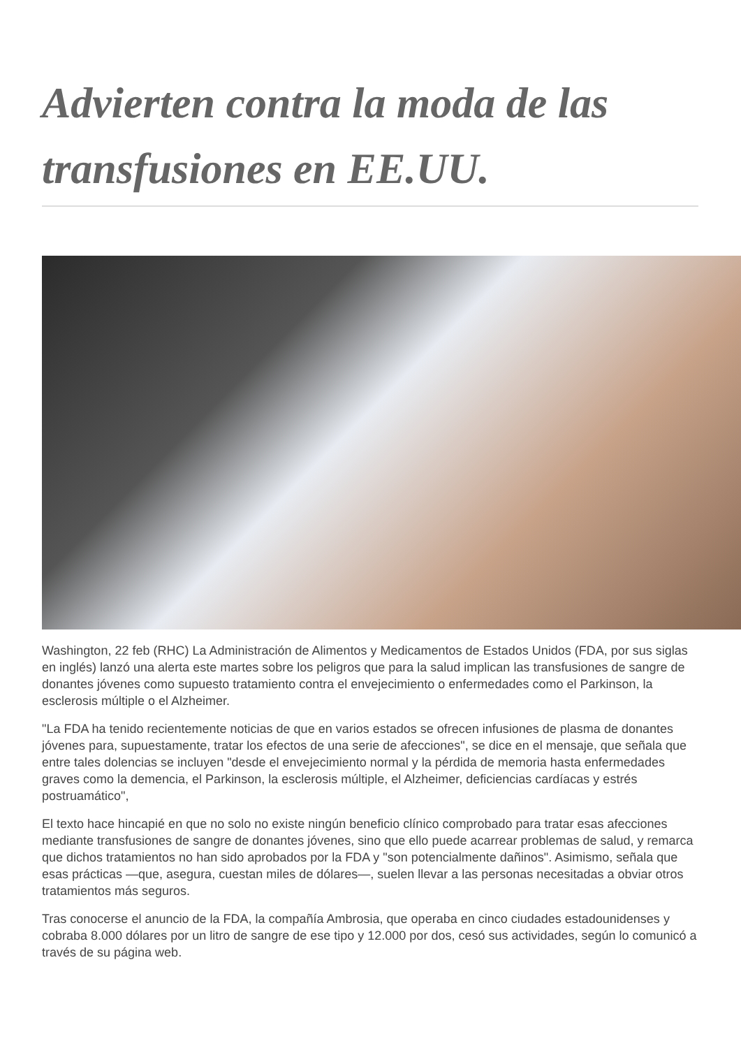Advierten contra la moda de las transfusiones en EE.UU.
Washington, 22 feb (RHC) La Administración de Alimentos y Medicamentos de Estados Unidos (FDA, por sus siglas en inglés) lanzó una alerta este martes sobre los peligros que para la salud implican las transfusiones de sangre de donantes jóvenes como supuesto tratamiento contra el envejecimiento o enfermedades como el Parkinson, la esclerosis múltiple o el Alzheimer.
"La FDA ha tenido recientemente noticias de que en varios estados se ofrecen infusiones de plasma de donantes jóvenes para, supuestamente, tratar los efectos de una serie de afecciones", se dice en el mensaje, que señala que entre tales dolencias se incluyen "desde el envejecimiento normal y la pérdida de memoria hasta enfermedades graves como la demencia, el Parkinson, la esclerosis múltiple, el Alzheimer, deficiencias cardíacas y estrés postruamático",
El texto hace hincapié en que no solo no existe ningún beneficio clínico comprobado para tratar esas afecciones mediante transfusiones de sangre de donantes jóvenes, sino que ello puede acarrear problemas de salud, y remarca que dichos tratamientos no han sido aprobados por la FDA y "son potencialmente dañinos". Asimismo, señala que esas prácticas —que, asegura, cuestan miles de dólares—, suelen llevar a las personas necesitadas a obviar otros tratamientos más seguros.
Tras conocerse el anuncio de la FDA, la compañía Ambrosia, que operaba en cinco ciudades estadounidenses y cobraba 8.000 dólares por un litro de sangre de ese tipo y 12.000 por dos, cesó sus actividades, según lo comunicó a través de su página web.